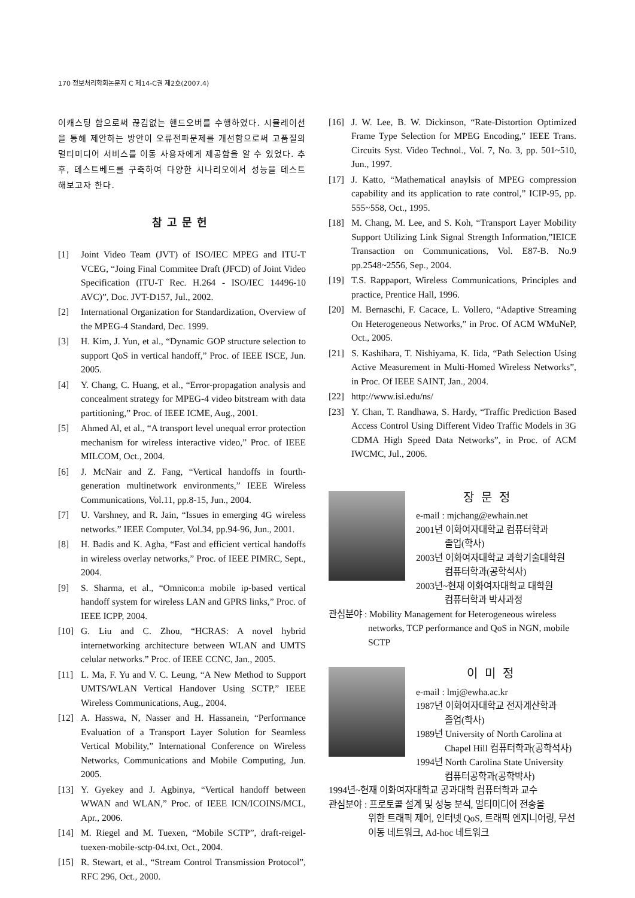170 정보처리학회논문지 C 제14-C권 제2호(2007.4)
이캐스팅 함으로써 끊김없는 핸드오버를 수행하였다. 시뮬레이션을 통해 제안하는 방안이 오류전파문제를 개선함으로써 고품질의 멀티미디어 서비스를 이동 사용자에게 제공함을 알 수 있었다. 추후, 테스트베드를 구축하여 다양한 시나리오에서 성능을 테스트해보고자 한다.
참고문헌
[1] Joint Video Team (JVT) of ISO/IEC MPEG and ITU-T VCEG, “Joing Final Commitee Draft (JFCD) of Joint Video Specification (ITU-T Rec. H.264 - ISO/IEC 14496-10 AVC)”, Doc. JVT-D157, Jul., 2002.
[2] International Organization for Standardization, Overview of the MPEG-4 Standard, Dec. 1999.
[3] H. Kim, J. Yun, et al., “Dynamic GOP structure selection to support QoS in vertical handoff,” Proc. of IEEE ISCE, Jun. 2005.
[4] Y. Chang, C. Huang, et al., “Error-propagation analysis and concealment strategy for MPEG-4 video bitstream with data partitioning,” Proc. of IEEE ICME, Aug., 2001.
[5] Ahmed Al, et al., “A transport level unequal error protection mechanism for wireless interactive video,” Proc. of IEEE MILCOM, Oct., 2004.
[6] J. McNair and Z. Fang, “Vertical handoffs in fourth-generation multinetwork environments,” IEEE Wireless Communications, Vol.11, pp.8-15, Jun., 2004.
[7] U. Varshney, and R. Jain, “Issues in emerging 4G wireless networks.” IEEE Computer, Vol.34, pp.94-96, Jun., 2001.
[8] H. Badis and K. Agha, “Fast and efficient vertical handoffs in wireless overlay networks,” Proc. of IEEE PIMRC, Sept., 2004.
[9] S. Sharma, et al., “Omnicon:a mobile ip-based vertical handoff system for wireless LAN and GPRS links,” Proc. of IEEE ICPP, 2004.
[10] G. Liu and C. Zhou, “HCRAS: A novel hybrid internetworking architecture between WLAN and UMTS celular networks.” Proc. of IEEE CCNC, Jan., 2005.
[11] L. Ma, F. Yu and V. C. Leung, “A New Method to Support UMTS/WLAN Vertical Handover Using SCTP,” IEEE Wireless Communications, Aug., 2004.
[12] A. Hasswa, N, Nasser and H. Hassanein, “Performance Evaluation of a Transport Layer Solution for Seamless Vertical Mobility,” International Conference on Wireless Networks, Communications and Mobile Computing, Jun. 2005.
[13] Y. Gyekey and J. Agbinya, “Vertical handoff between WWAN and WLAN,” Proc. of IEEE ICN/ICOINS/MCL, Apr., 2006.
[14] M. Riegel and M. Tuexen, “Mobile SCTP”, draft-reigel-tuexen-mobile-sctp-04.txt, Oct., 2004.
[15] R. Stewart, et al., “Stream Control Transmission Protocol”, RFC 296, Oct., 2000.
[16] J. W. Lee, B. W. Dickinson, “Rate-Distortion Optimized Frame Type Selection for MPEG Encoding,” IEEE Trans. Circuits Syst. Video Technol., Vol. 7, No. 3, pp. 501~510, Jun., 1997.
[17] J. Katto, “Mathematical anaylsis of MPEG compression capability and its application to rate control,” ICIP-95, pp. 555~558, Oct., 1995.
[18] M. Chang, M. Lee, and S. Koh, “Transport Layer Mobility Support Utilizing Link Signal Strength Information,”IEICE Transaction on Communications, Vol. E87-B. No.9 pp.2548~2556, Sep., 2004.
[19] T.S. Rappaport, Wireless Communications, Principles and practice, Prentice Hall, 1996.
[20] M. Bernaschi, F. Cacace, L. Vollero, “Adaptive Streaming On Heterogeneous Networks,” in Proc. Of ACM WMuNeP, Oct., 2005.
[21] S. Kashihara, T. Nishiyama, K. Iida, “Path Selection Using Active Measurement in Multi-Homed Wireless Networks”, in Proc. Of IEEE SAINT, Jan., 2004.
[22] http://www.isi.edu/ns/
[23] Y. Chan, T. Randhawa, S. Hardy, “Traffic Prediction Based Access Control Using Different Video Traffic Models in 3G CDMA High Speed Data Networks”, in Proc. of ACM IWCMC, Jul., 2006.
장문정
e-mail : mjchang@ewhain.net
2001년 이화여자대학교 컴퓨터학과
졸업(학사)
2003년 이화여자대학교 과학기술대학원
컴퓨터학과(공학석사)
2003년~현재 이화여자대학교 대학원
컴퓨터학과 박사과정
관심분야 : Mobility Management for Heterogeneous wireless
networks, TCP performance and QoS in NGN, mobile SCTP
이미정
e-mail : lmj@ewha.ac.kr
1987년 이화여자대학교 전자계산학과
졸업(학사)
1989년 University of North Carolina at
Chapel Hill 컴퓨터학과(공학석사)
1994년 North Carolina State University
컴퓨터공학과(공학박사)
1994년~현재 이화여자대학교 공과대학 컴퓨터학과 교수
관심분야 : 프로토콜 설계 및 성능 분석, 멀티미디어 전송을
위한 트래픽 제어, 인터넷 QoS, 트래픽 엔지니어링, 무선 이동 네트워크, Ad-hoc 네트워크